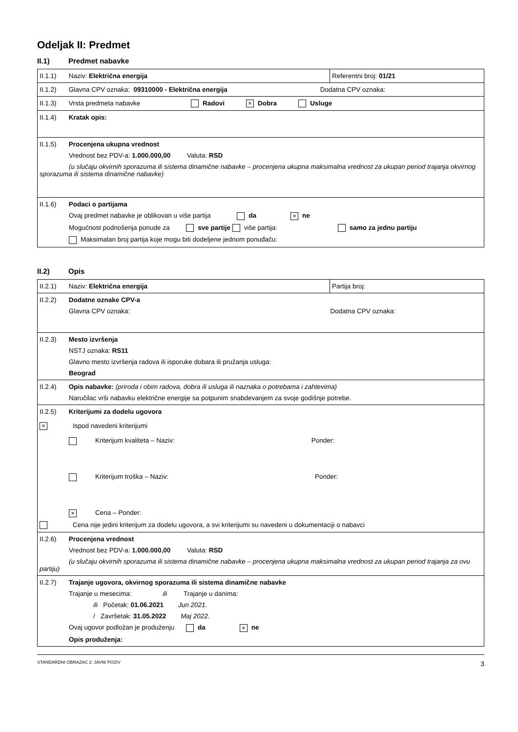Odeljak II: Predmet
II.1) Predmet nabavke
| II.1.1) Naziv: Električna energija | Referentni broj: 01/21 |
| II.1.2) Glavna CPV oznaka: 09310000 - Električna energija Dodatna CPV oznaka: | |
| II.1.3) Vrsta predmeta nabavke Radovi × Dobra Usluge | |
| II.1.4) Kratak opis: | |
| II.1.5) Procenjena ukupna vrednost Vrednost bez PDV-a: 1.000.000,00 Valuta: RSD (u slučaju okvirnih sporazuma ili sistema dinamične nabavke – procenjena ukupna maksimalna vrednost za ukupan period trajanja okvirnog sporazuma ili sistema dinamične nabavke) | |
| II.1.6) Podaci o partijama Ovaj predmet nabavke je oblikovan u više partija da × ne Mogućnost podnošenja ponude za sve partije više partija: samo za jednu partiju Maksimalan broj partija koje mogu biti dodeljene jednom ponuđaču: | |
II.2) Opis
| II.2.1) Naziv: Električna energija | Partija broj: |
| II.2.2) Dodatne oznake CPV-a Glavna CPV oznaka: Dodatna CPV oznaka: | |
| II.2.3) Mesto izvršenja NSTJ oznaka: RS11 Glavno mesto izvršenja radova ili isporuke dobara ili pružanja usluga: Beograd | |
| II.2.4) Opis nabavke: (priroda i obim radova, dobra ili usluga ili naznaka o potrebama i zahtevima) Naručilac vrši nabavku električne energije sa potpunim snabdevanjem za svoje godišnje potrebe. | |
| II.2.5) Kriterijumi za dodelu ugovora × Ispod navedeni kriterijumi Kriterijum kvaliteta – Naziv: Ponder: Kriterijum troška – Naziv: Ponder: × Cena – Ponder: Cena nije jedini kriterijum za dodelu ugovora, a svi kriterijumi su navedeni u dokumentaciji o nabavci | |
| II.2.6) Procenjena vrednost Vrednost bez PDV-a: 1.000.000,00 Valuta: RSD (u slučaju okvirnih sporazuma ili sistema dinamične nabavke – procenjena ukupna maksimalna vrednost za ukupan period trajanja za ovu partiju) | |
| II.2.7) Trajanje ugovora, okvirnog sporazuma ili sistema dinamične nabavke Trajanje u mesecima: ili Trajanje u danima: ili Početak: 01.06.2021 Jun 2021. / Završetak: 31.05.2022 Maj 2022. Ovaj ugovor podložan je produženju da × ne Opis produženja: | |
STANDARDNI OBRAZAC 2: JAVNI POZIV 3